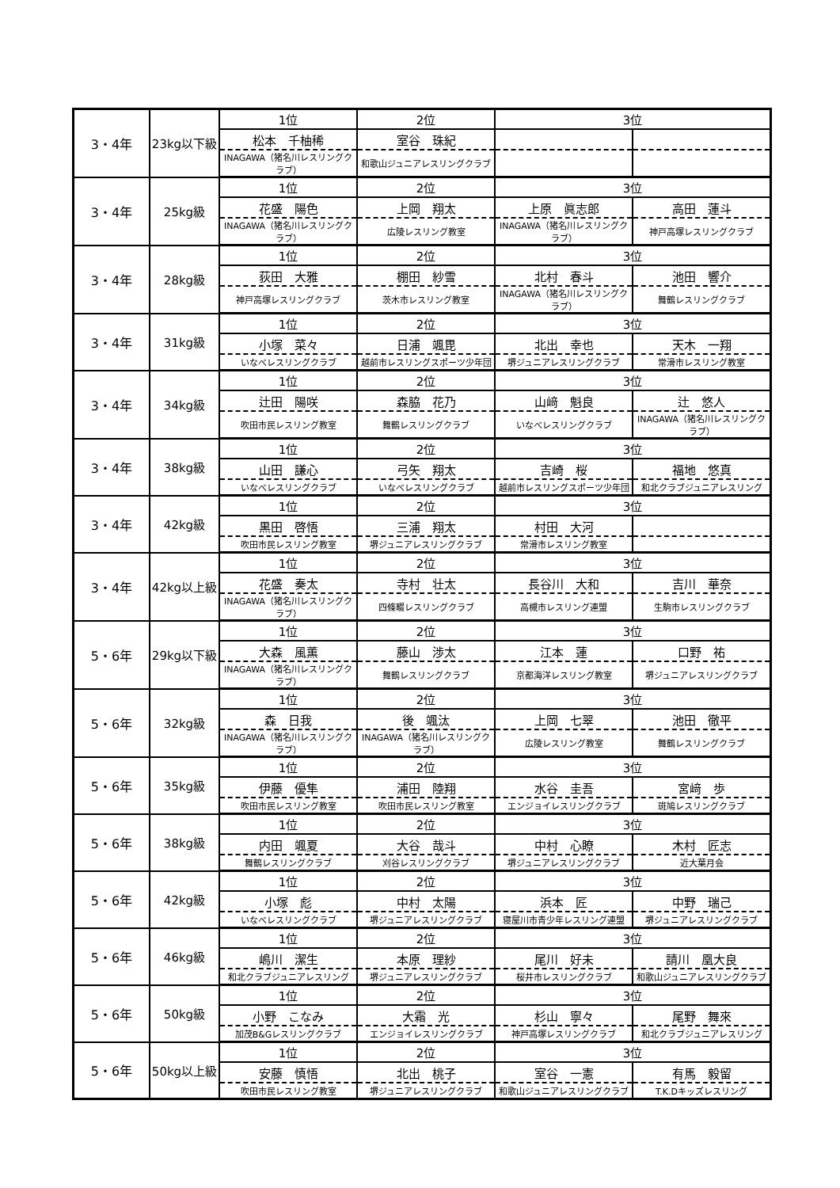| 3・4年 | 23kg以下級 | 1位 | 2位 | 3位 | |
| | | 松本 千柚稀 | 室谷 珠紀 | | |
| | | INAGAWA（猪名川レスリングクラブ） | 和歌山ジュニアレスリングクラブ | | |
| 3・4年 | 25kg級 | 1位 | 2位 | 3位 | |
| | | 花盛 陽色 | 上岡 翔太 | 上原 眞志郎 | 高田 蓮斗 |
| | | INAGAWA（猪名川レスリングクラブ） | 広陵レスリング教室 | INAGAWA（猪名川レスリングクラブ） | 神戸高塚レスリングクラブ |
| 3・4年 | 28kg級 | 1位 | 2位 | 3位 | |
| | | 荻田 大雅 | 棚田 紗雪 | 北村 春斗 | 池田 響介 |
| | | 神戸高塚レスリングクラブ | 茨木市レスリング教室 | INAGAWA（猪名川レスリングクラブ） | 舞鶴レスリングクラブ |
| 3・4年 | 31kg級 | 1位 | 2位 | 3位 | |
| | | 小塚 菜々 | 日浦 颯毘 | 北出 幸也 | 天木 一翔 |
| | | いなべレスリングクラブ | 越前市レスリングスポーツ少年団 | 堺ジュニアレスリングクラブ | 常滑市レスリング教室 |
| 3・4年 | 34kg級 | 1位 | 2位 | 3位 | |
| | | 辻田 陽咲 | 森脇 花乃 | 山﨑 魁良 | 辻 悠人 |
| | | 吹田市民レスリング教室 | 舞鶴レスリングクラブ | いなべレスリングクラブ | INAGAWA（猪名川レスリングクラブ） |
| 3・4年 | 38kg級 | 1位 | 2位 | 3位 | |
| | | 山田 謙心 | 弓矢 翔太 | 吉崎 桜 | 福地 悠真 |
| | | いなべレスリングクラブ | いなべレスリングクラブ | 越前市レスリングスポーツ少年団 | 和北クラブジュニアレスリング |
| 3・4年 | 42kg級 | 1位 | 2位 | 3位 | |
| | | 黒田 啓悟 | 三浦 翔太 | 村田 大河 | |
| | | 吹田市民レスリング教室 | 堺ジュニアレスリングクラブ | 常滑市レスリング教室 | |
| 3・4年 | 42kg以上級 | 1位 | 2位 | 3位 | |
| | | 花盛 奏太 | 寺村 壮太 | 長谷川 大和 | 吉川 華奈 |
| | | INAGAWA（猪名川レスリングクラブ） | 四條畷レスリングクラブ | 高槻市レスリング連盟 | 生駒市レスリングクラブ |
| 5・6年 | 29kg以下級 | 1位 | 2位 | 3位 | |
| | | 大森 風薫 | 藤山 渉太 | 江本 蓮 | 口野 祐 |
| | | INAGAWA（猪名川レスリングクラブ） | 舞鶴レスリングクラブ | 京都海洋レスリング教室 | 堺ジュニアレスリングクラブ |
| 5・6年 | 32kg級 | 1位 | 2位 | 3位 | |
| | | 森 日我 | 後 颯汰 | 上岡 七翠 | 池田 徹平 |
| | | INAGAWA（猪名川レスリングクラブ） | INAGAWA（猪名川レスリングクラブ） | 広陵レスリング教室 | 舞鶴レスリングクラブ |
| 5・6年 | 35kg級 | 1位 | 2位 | 3位 | |
| | | 伊藤 優隼 | 浦田 陸翔 | 水谷 圭吾 | 宮﨑 歩 |
| | | 吹田市民レスリング教室 | 吹田市民レスリング教室 | エンジョイレスリングクラブ | 斑鳩レスリングクラブ |
| 5・6年 | 38kg級 | 1位 | 2位 | 3位 | |
| | | 内田 颯夏 | 大谷 哉斗 | 中村 心瞭 | 木村 匠志 |
| | | 舞鶴レスリングクラブ | 刈谷レスリングクラブ | 堺ジュニアレスリングクラブ | 近大葉月会 |
| 5・6年 | 42kg級 | 1位 | 2位 | 3位 | |
| | | 小塚 彪 | 中村 太陽 | 浜本 匠 | 中野 瑞己 |
| | | いなべレスリングクラブ | 堺ジュニアレスリングクラブ | 寝屋川市青少年レスリング連盟 | 堺ジュニアレスリングクラブ |
| 5・6年 | 46kg級 | 1位 | 2位 | 3位 | |
| | | 嶋川 潔生 | 本原 理紗 | 尾川 好未 | 請川 凰大良 |
| | | 和北クラブジュニアレスリング | 堺ジュニアレスリングクラブ | 桜井市レスリングクラブ | 和歌山ジュニアレスリングクラブ |
| 5・6年 | 50kg級 | 1位 | 2位 | 3位 | |
| | | 小野 こなみ | 大霜 光 | 杉山 寧々 | 尾野 舞來 |
| | | 加茂B&Gレスリングクラブ | エンジョイレスリングクラブ | 神戸高塚レスリングクラブ | 和北クラブジュニアレスリング |
| 5・6年 | 50kg以上級 | 1位 | 2位 | 3位 | |
| | | 安藤 慎悟 | 北出 桃子 | 室谷 一憲 | 有馬 毅留 |
| | | 吹田市民レスリング教室 | 堺ジュニアレスリングクラブ | 和歌山ジュニアレスリングクラブ | T.K.Dキッズレスリング |